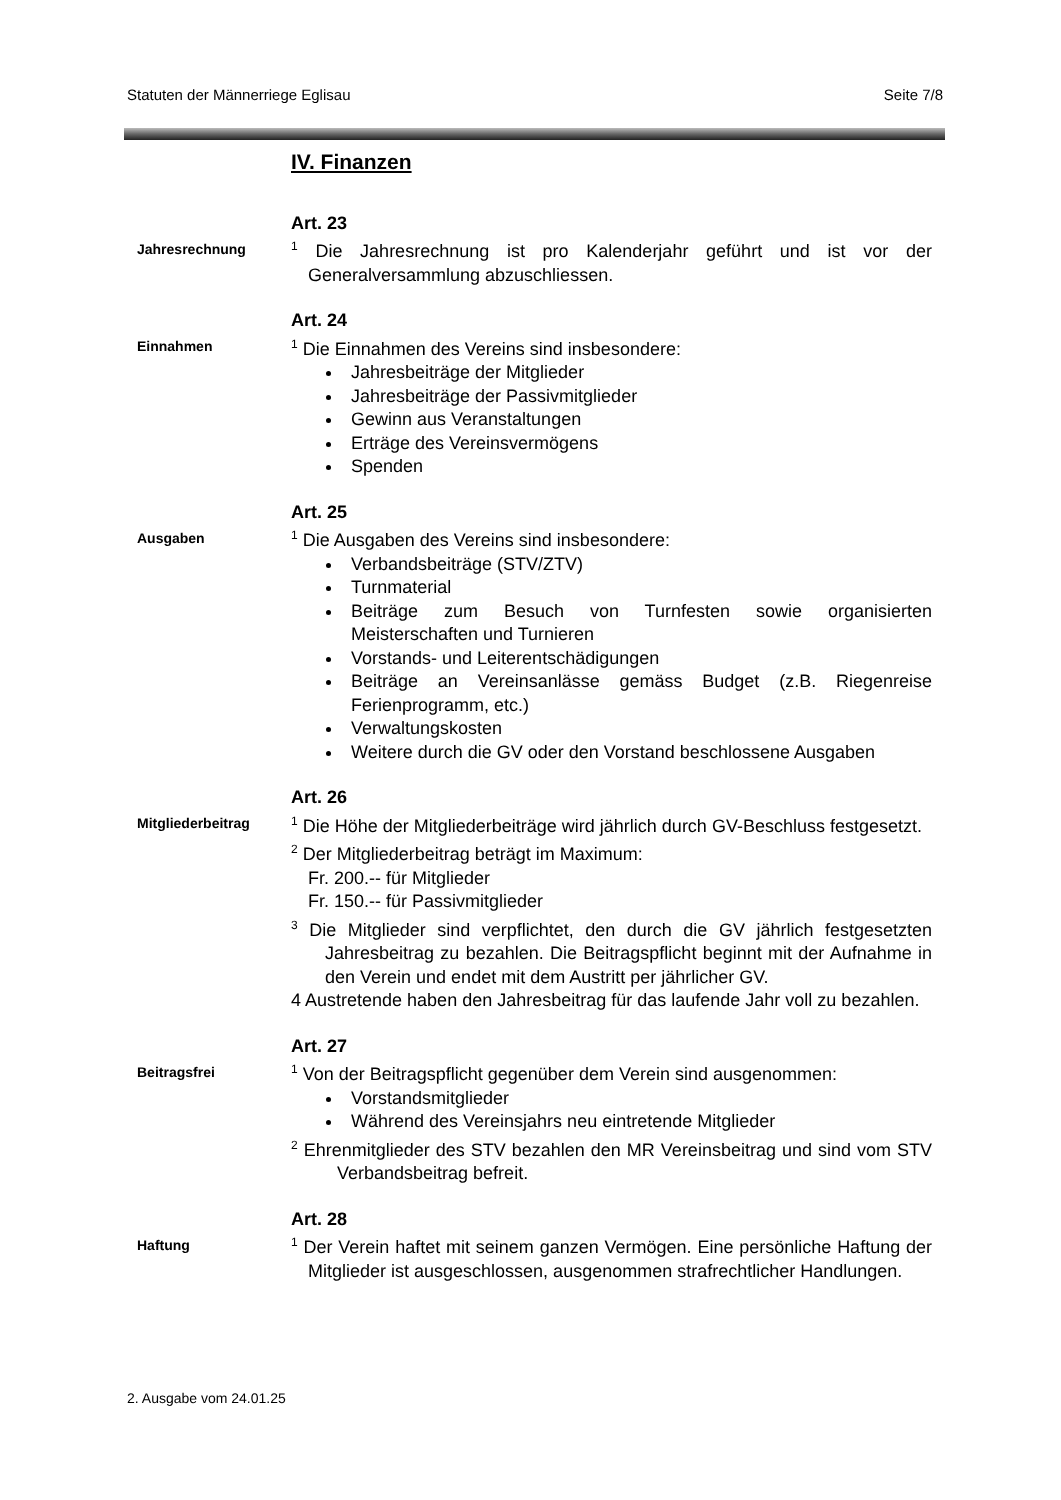Statuten der Männerriege Eglisau Seite 7/8
IV. Finanzen
Jahresrechnung
Art. 23
<sup>1</sup> Die Jahresrechnung ist pro Kalenderjahr geführt und ist vor der Generalversammlung abzuschliessen.
Einnahmen
Art. 24
<sup>1</sup> Die Einnahmen des Vereins sind insbesondere:
Jahresbeiträge der Mitglieder
Jahresbeiträge der Passivmitglieder
Gewinn aus Veranstaltungen
Erträge des Vereinsvermögens
Spenden
Ausgaben
Art. 25
<sup>1</sup> Die Ausgaben des Vereins sind insbesondere:
Verbandsbeiträge (STV/ZTV)
Turnmaterial
Beiträge zum Besuch von Turnfesten sowie organisierten Meisterschaften und Turnieren
Vorstands- und Leiterentschädigungen
Beiträge an Vereinsanlässe gemäss Budget (z.B. Riegenreise Ferienprogramm, etc.)
Verwaltungskosten
Weitere durch die GV oder den Vorstand beschlossene Ausgaben
Mitgliederbeitrag
Art. 26
<sup>1</sup> Die Höhe der Mitgliederbeiträge wird jährlich durch GV-Beschluss festgesetzt.
<sup>2</sup> Der Mitgliederbeitrag beträgt im Maximum:
Fr. 200.-- für Mitglieder
Fr. 150.-- für Passivmitglieder
<sup>3</sup> Die Mitglieder sind verpflichtet, den durch die GV jährlich festgesetzten Jahresbeitrag zu bezahlen. Die Beitragspflicht beginnt mit der Aufnahme in den Verein und endet mit dem Austritt per jährlicher GV.
4 Austretende haben den Jahresbeitrag für das laufende Jahr voll zu bezahlen.
Beitragsfrei
Art. 27
<sup>1</sup> Von der Beitragspflicht gegenüber dem Verein sind ausgenommen:
Vorstandsmitglieder
Während des Vereinsjahrs neu eintretende Mitglieder
<sup>2</sup> Ehrenmitglieder des STV bezahlen den MR Vereinsbeitrag und sind vom STV Verbandsbeitrag befreit.
Haftung
Art. 28
<sup>1</sup> Der Verein haftet mit seinem ganzen Vermögen. Eine persönliche Haftung der Mitglieder ist ausgeschlossen, ausgenommen strafrechtlicher Handlungen.
2. Ausgabe vom 24.01.25